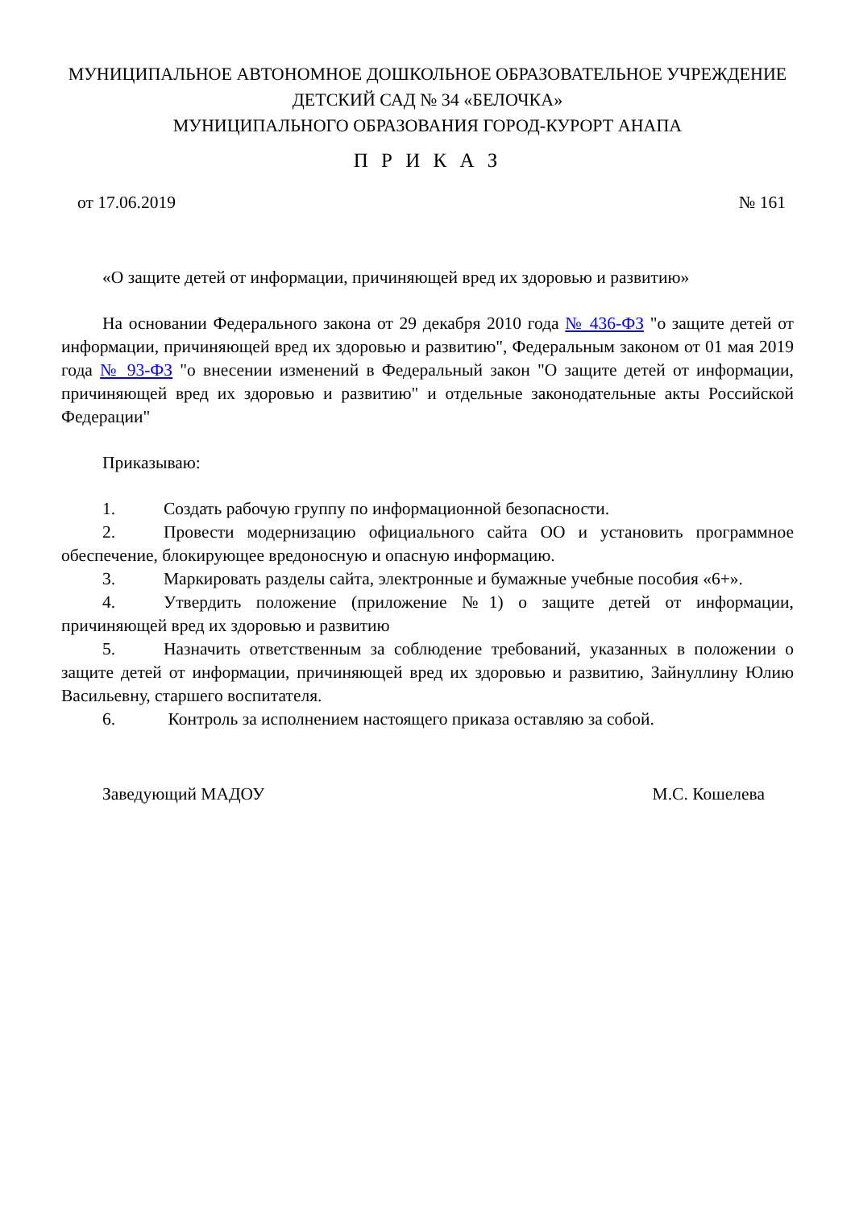МУНИЦИПАЛЬНОЕ АВТОНОМНОЕ ДОШКОЛЬНОЕ ОБРАЗОВАТЕЛЬНОЕ УЧРЕЖДЕНИЕ
ДЕТСКИЙ САД № 34 «БЕЛОЧКА»
МУНИЦИПАЛЬНОГО ОБРАЗОВАНИЯ ГОРОД-КУРОРТ АНАПА
П Р И К А З
от 17.06.2019 № 161
«О защите детей от информации, причиняющей вред их здоровью и развитию»
На основании Федерального закона от 29 декабря 2010 года № 436-ФЗ "о защите детей от информации, причиняющей вред их здоровью и развитию", Федеральным законом от 01 мая 2019 года № 93-ФЗ "о внесении изменений в Федеральный закон "О защите детей от информации, причиняющей вред их здоровью и развитию" и отдельные законодательные акты Российской Федерации"
Приказываю:
1. Создать рабочую группу по информационной безопасности.
2. Провести модернизацию официального сайта ОО и установить программное обеспечение, блокирующее вредоносную и опасную информацию.
3. Маркировать разделы сайта, электронные и бумажные учебные пособия «6+».
4. Утвердить положение (приложение №1) о защите детей от информации, причиняющей вред их здоровью и развитию
5. Назначить ответственным за соблюдение требований, указанных в положении о защите детей от информации, причиняющей вред их здоровью и развитию, Зайнуллину Юлию Васильевну, старшего воспитателя.
6. Контроль за исполнением настоящего приказа оставляю за собой.
Заведующий МАДОУ М.С. Кошелева